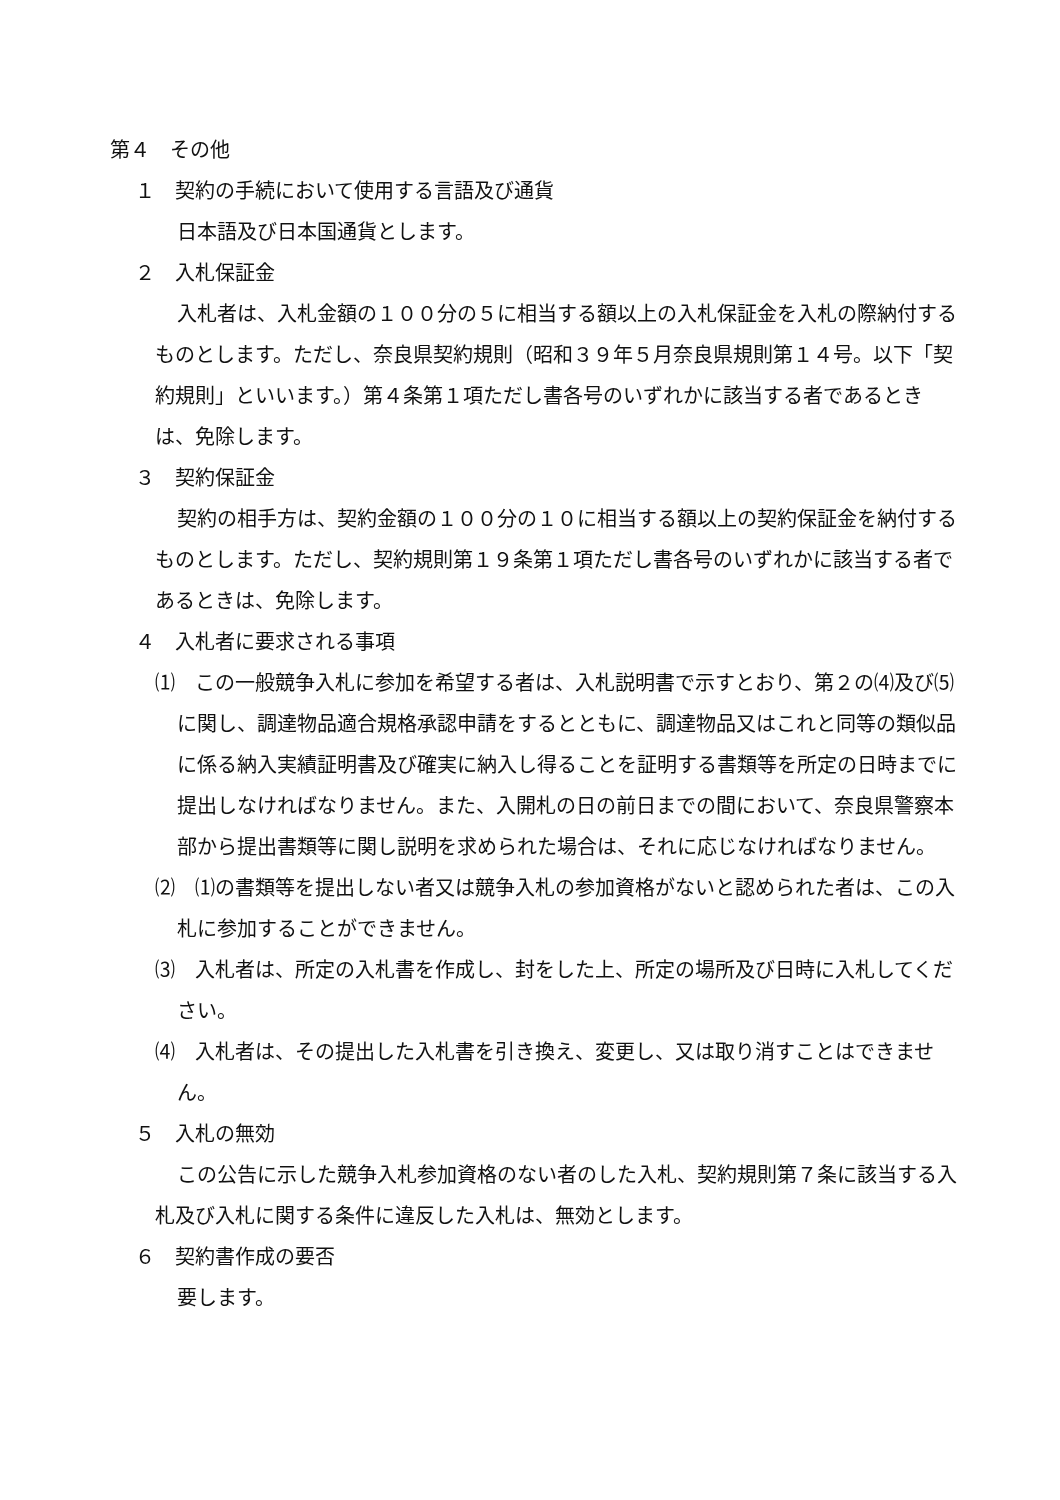第４　その他
１　契約の手続において使用する言語及び通貨
日本語及び日本国通貨とします。
２　入札保証金
入札者は、入札金額の１００分の５に相当する額以上の入札保証金を入札の際納付するものとします。ただし、奈良県契約規則（昭和３９年５月奈良県規則第１４号。以下「契約規則」といいます。）第４条第１項ただし書各号のいずれかに該当する者であるときは、免除します。
３　契約保証金
契約の相手方は、契約金額の１００分の１０に相当する額以上の契約保証金を納付するものとします。ただし、契約規則第１９条第１項ただし書各号のいずれかに該当する者であるときは、免除します。
４　入札者に要求される事項
⑴　この一般競争入札に参加を希望する者は、入札説明書で示すとおり、第２の⑷及び⑸に関し、調達物品適合規格承認申請をするとともに、調達物品又はこれと同等の類似品に係る納入実績証明書及び確実に納入し得ることを証明する書類等を所定の日時までに提出しなければなりません。また、入開札の日の前日までの間において、奈良県警察本部から提出書類等に関し説明を求められた場合は、それに応じなければなりません。
⑵　⑴の書類等を提出しない者又は競争入札の参加資格がないと認められた者は、この入札に参加することができません。
⑶　入札者は、所定の入札書を作成し、封をした上、所定の場所及び日時に入札してください。
⑷　入札者は、その提出した入札書を引き換え、変更し、又は取り消すことはできません。
５　入札の無効
この公告に示した競争入札参加資格のない者のした入札、契約規則第７条に該当する入札及び入札に関する条件に違反した入札は、無効とします。
６　契約書作成の要否
要します。